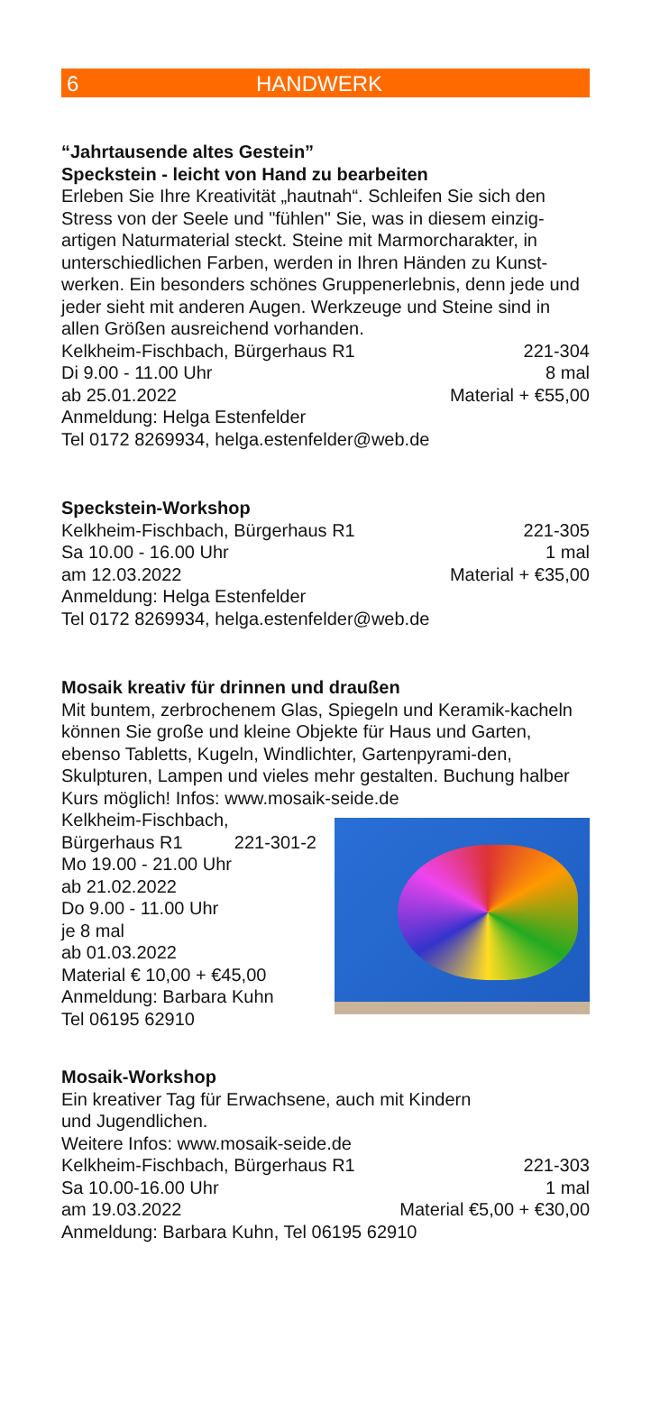6 HANDWERK
“Jahrtausende altes Gestein”
Speckstein - leicht von Hand zu bearbeiten
Erleben Sie Ihre Kreativität „hautnah“. Schleifen Sie sich den Stress von der Seele und "fühlen" Sie, was in diesem einzig-artigen Naturmaterial steckt. Steine mit Marmorcharakter, in unterschiedlichen Farben, werden in Ihren Händen zu Kunst-werken. Ein besonders schönes Gruppenerlebnis, denn jede und jeder sieht mit anderen Augen. Werkzeuge und Steine sind in allen Größen ausreichend vorhanden.
Kelkheim-Fischbach, Bürgerhaus R1 221-304
Di 9.00 - 11.00 Uhr 8 mal
ab 25.01.2022 Material + €55,00
Anmeldung: Helga Estenfelder
Tel 0172 8269934, helga.estenfelder@web.de
Speckstein-Workshop
Kelkheim-Fischbach, Bürgerhaus R1 221-305
Sa 10.00 - 16.00 Uhr 1 mal
am 12.03.2022 Material + €35,00
Anmeldung: Helga Estenfelder
Tel 0172 8269934, helga.estenfelder@web.de
Mosaik kreativ für drinnen und draußen
Mit buntem, zerbrochenem Glas, Spiegeln und Keramik-kacheln können Sie große und kleine Objekte für Haus und Garten, ebenso Tabletts, Kugeln, Windlichter, Gartenpyrami-den, Skulpturen, Lampen und vieles mehr gestalten. Buchung halber Kurs möglich! Infos: www.mosaik-seide.de
Kelkheim-Fischbach,
Bürgerhaus R1 221-301-2
Mo 19.00 - 21.00 Uhr
ab 21.02.2022
Do 9.00 - 11.00 Uhr
je 8 mal
ab 01.03.2022
Material € 10,00 + €45,00
Anmeldung: Barbara Kuhn
Tel 06195 62910
Mosaik-Workshop
Ein kreativer Tag für Erwachsene, auch mit Kindern
und Jugendlichen.
Weitere Infos: www.mosaik-seide.de
Kelkheim-Fischbach, Bürgerhaus R1 221-303
Sa 10.00-16.00 Uhr 1 mal
am 19.03.2022 Material €5,00 + €30,00
Anmeldung: Barbara Kuhn, Tel 06195 62910